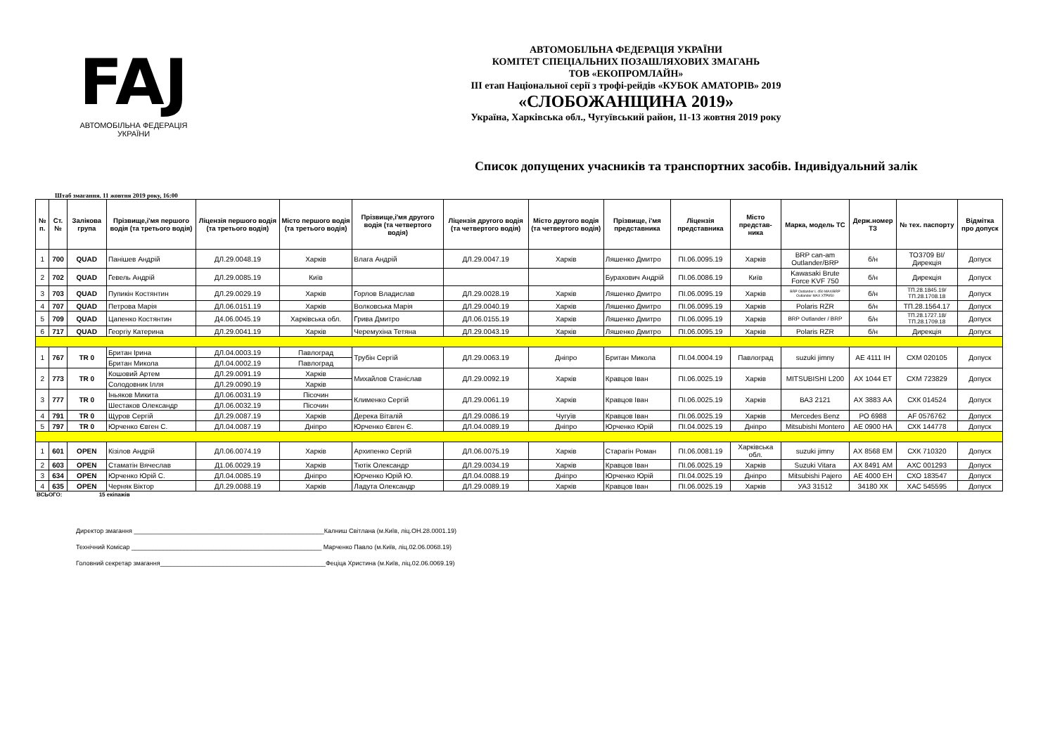FAJ
АВТОМОБІЛЬНА ФЕДЕРАЦІЯ УКРАЇНИ
АВТОМОБІЛЬНА ФЕДЕРАЦІЯ УКРАЇНИ
КОМІТЕТ СПЕЦІАЛЬНИХ ПОЗАШЛЯХОВИХ ЗМАГАНЬ
ТОВ «ЕКОПРОМЛАЙН»
ІІІ етап Національної серії з трофі-рейдів «КУБОК АМАТОРІВ» 2019
«СЛОБОЖАНЩИНА 2019»
Україна, Харківська обл., Чугуївський район, 11-13 жовтня 2019 року
Список допущених учасників та транспортних засобів. Індивідуальний залік
Штаб змагання. 11 жовтня 2019 року, 16:00
| № п. | Ст. № | Залікова група | Прізвище,і'мя першого водія (та третього водія) | Ліцензія першого водія (та третього водія) | Місто першого водія (та третього водія) | Прізвище,і'мя другого водія (та четвертого водія) | Ліцензія другого водія (та четвертого водія) | Місто другого водія (та четвертого водія) | Прізвище, і'мя представника | Ліцензія представника | Місто представ-ника | Марка, модель ТС | Держ.номер ТЗ | № тех. паспорту | Відмітка про допуск |
| --- | --- | --- | --- | --- | --- | --- | --- | --- | --- | --- | --- | --- | --- | --- | --- |
| 1 | 700 | QUAD | Панішев Андрій | ДЛ.29.0048.19 | Харків | Влага Андрій | ДЛ.29.0047.19 | Харків | Ляшенко Дмитро | ПІ.06.0095.19 | Харків | BRP can-am Outlander/BRP | б/н | ТО3709 ВІ/Дирекція | Допуск |
| 2 | 702 | QUAD | Гевель Андрій | ДЛ.29.0085.19 | Київ | | | | Бурахович Андрій | ПІ.06.0086.19 | Київ | Kawasaki Brute Force KVF 750 | б/н | Дирекція | Допуск |
| 3 | 703 | QUAD | Пупикін Костянтин | ДЛ.29.0029.19 | Харків | Горлов Владислав | ДЛ.29.0028.19 | Харків | Ляшенко Дмитро | ПІ.06.0095.19 | Харків | BRP Outlander L 450 MAX/BRP Outlander MAX XTP850 | б/н | ТП.28.1845.19/ТП.28.1708.18 | Допуск |
| 4 | 707 | QUAD | Петрова Марія | ДЛ.06.0151.19 | Харків | Волковська Марія | ДЛ.29.0040.19 | Харків | Ляшенко Дмитро | ПІ.06.0095.19 | Харків | Polaris RZR | б/н | ТП.28.1564.17 | Допуск |
| 5 | 709 | QUAD | Цапенко Костянтин | Д4.06.0045.19 | Харківська обл. | Грива Дмитро | ДЛ.06.0155.19 | Харків | Ляшенко Дмитро | ПІ.06.0095.19 | Харків | BRP Outlander / BRP | б/н | ТП.28.1727.18/ ТП.28.1709.18 | Допуск |
| 6 | 717 | QUAD | Георгіу Катерина | ДЛ.29.0041.19 | Харків | Черемухіна Тетяна | ДЛ.29.0043.19 | Харків | Ляшенко Дмитро | ПІ.06.0095.19 | Харків | Polaris RZR | б/н | Дирекція | Допуск |
| 1 | 767 | TR 0 | Британ Ірина | ДЛ.04.0003.19 | Павлоград | Трубін Сергій | ДЛ.29.0063.19 | Дніпро | Британ Микола | ПІ.04.0004.19 | Павлоград | suzuki jimny | АЕ 4111 ІН | СХМ 020105 | Допуск |
| | | | Британ Микола | ДЛ.04.0002.19 | Павлоград | | | | | | | | | | |
| 2 | 773 | TR 0 | Кошовий Артем | ДЛ.29.0091.19 | Харків | Михайлов Станіслав | ДЛ.29.0092.19 | Харків | Кравцов Іван | ПІ.06.0025.19 | Харків | MITSUBISHI L200 | АХ 1044 ЕТ | СХМ 723829 | Допуск |
| | | | Солодовник Ілля | ДЛ.29.0090.19 | Харків | | | | | | | | | | |
| 3 | 777 | TR 0 | Іньяков Микита | ДЛ.06.0031.19 | Пісочин | Клименко Сергій | ДЛ.29.0061.19 | Харків | Кравцов Іван | ПІ.06.0025.19 | Харків | ВАЗ 2121 | АХ 3883 АА | СХК 014524 | Допуск |
| | | | Шестаков Олександр | ДЛ.06.0032.19 | Пісочин | | | | | | | | | | |
| 4 | 791 | TR 0 | Щуров Сергій | ДЛ.29.0087.19 | Харків | Дерека Віталій | ДЛ.29.0086.19 | Чугуїв | Кравцов Іван | ПІ.06.0025.19 | Харків | Mercedes Benz | РО 6988 | АF 0576762 | Допуск |
| 5 | 797 | TR 0 | Юрченко Євген С. | ДЛ.04.0087.19 | Дніпро | Юрченко Євген Є. | ДЛ.04.0089.19 | Дніпро | Юрченко Юрій | ПІ.04.0025.19 | Дніпро | Mitsubishi Montero | АЕ 0900 НА | СХК 144778 | Допуск |
| 1 | 601 | OPEN | Кізілов Андрій | ДЛ.06.0074.19 | Харків | Архипенко Сергій | ДЛ.06.0075.19 | Харків | Старагін Роман | ПІ.06.0081.19 | Харківська обл. | suzuki jimny | АХ 8568 ЕМ | СХК 710320 | Допуск |
| 2 | 603 | OPEN | Стаматін Вячеслав | Д1.06.0029.19 | Харків | Тютік Олександр | ДЛ.29.0034.19 | Харків | Кравцов Іван | ПІ.06.0025.19 | Харків | Suzuki Vitara | АХ 8491 АМ | АХС 001293 | Допуск |
| 3 | 634 | OPEN | Юрченко Юрій С. | ДЛ.04.0085.19 | Дніпро | Юрченко Юрій Ю. | ДЛ.04.0088.19 | Дніпро | Юрченко Юрій | ПІ.04.0025.19 | Дніпро | Mitsubishi Pajero | АЕ 4000 ЕН | СХО 183547 | Допуск |
| 4 | 635 | OPEN | Черняк Віктор | ДЛ.29.0088.19 | Харків | Ладута Олександр | ДЛ.29.0089.19 | Харків | Кравцов Іван | ПІ.06.0025.19 | Харків | УАЗ 31512 | 34180 ХК | ХАС 545595 | Допуск |
ВСЬОГО: 15 екіпажів
Директор змагання ______________________________________________________Калниш Світлана (м.Київ, ліц.ОН.28.0001.19)
Технічний Комісар ______________________________________________________ Марченко Павло (м.Київ, ліц.02.06.0068.19)
Головний секретар змагання_______________________________________________Феціца Христина (м.Київ, ліц.02.06.0069.19)